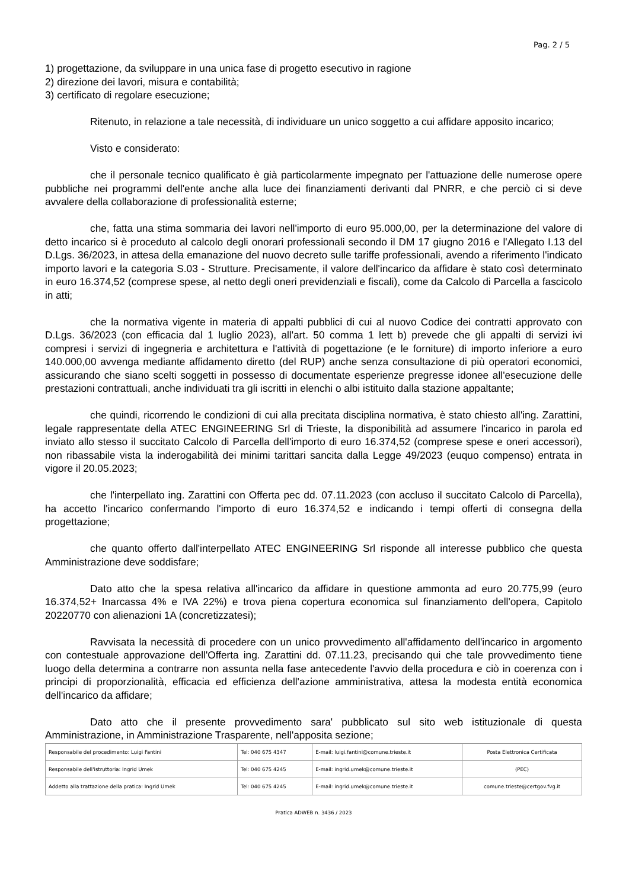Pag. 2 / 5
1) progettazione, da sviluppare in una unica fase di progetto esecutivo in ragione
2) direzione dei lavori, misura e contabilità;
3) certificato di regolare esecuzione;
Ritenuto, in relazione a tale necessità, di individuare un unico soggetto a cui affidare apposito incarico;
Visto e considerato:
che il personale tecnico qualificato è già particolarmente impegnato per l'attuazione delle numerose opere pubbliche nei programmi dell'ente anche alla luce dei finanziamenti derivanti dal PNRR, e che perciò ci si deve avvalere della collaborazione di professionalità esterne;
che, fatta una stima sommaria dei lavori nell'importo di euro 95.000,00, per la determinazione del valore di detto incarico si è proceduto al calcolo degli onorari professionali secondo il DM 17 giugno 2016 e l'Allegato I.13 del D.Lgs. 36/2023, in attesa della emanazione del nuovo decreto sulle tariffe professionali, avendo a riferimento l'indicato importo lavori e la categoria S.03 - Strutture. Precisamente, il valore dell'incarico da affidare è stato così determinato in euro 16.374,52 (comprese spese, al netto degli oneri previdenziali e fiscali), come da Calcolo di Parcella a fascicolo in atti;
che la normativa vigente in materia di appalti pubblici di cui al nuovo Codice dei contratti approvato con D.Lgs. 36/2023 (con efficacia dal 1 luglio 2023), all'art. 50 comma 1 lett b) prevede che gli appalti di servizi ivi compresi i servizi di ingegneria e architettura e l'attività di pogettazione (e le forniture) di importo inferiore a euro 140.000,00 avvenga mediante affidamento diretto (del RUP) anche senza consultazione di più operatori economici, assicurando che siano scelti soggetti in possesso di documentate esperienze pregresse idonee all'esecuzione delle prestazioni contrattuali, anche individuati tra gli iscritti in elenchi o albi istituito dalla stazione appaltante;
che quindi, ricorrendo le condizioni di cui alla precitata disciplina normativa, è stato chiesto all'ing. Zarattini, legale rappresentate della ATEC ENGINEERING Srl di Trieste, la disponibilità ad assumere l'incarico in parola ed inviato allo stesso il succitato Calcolo di Parcella dell'importo di euro 16.374,52 (comprese spese e oneri accessori), non ribassabile vista la inderogabilità dei minimi tarittari sancita dalla Legge 49/2023 (euquo compenso) entrata in vigore il 20.05.2023;
che l'interpellato ing. Zarattini con Offerta pec dd. 07.11.2023 (con accluso il succitato Calcolo di Parcella), ha accetto l'incarico confermando l'importo di euro 16.374,52 e indicando i tempi offerti di consegna della progettazione;
che quanto offerto dall'interpellato ATEC ENGINEERING Srl risponde all interesse pubblico che questa Amministrazione deve soddisfare;
Dato atto che la spesa relativa all'incarico da affidare in questione ammonta ad euro 20.775,99 (euro 16.374,52+ Inarcassa 4% e IVA 22%) e trova piena copertura economica sul finanziamento dell'opera, Capitolo 20220770 con alienazioni 1A (concretizzatesi);
Ravvisata la necessità di procedere con un unico provvedimento all'affidamento dell'incarico in argomento con contestuale approvazione dell'Offerta ing. Zarattini dd. 07.11.23, precisando qui che tale provvedimento tiene luogo della determina a contrarre non assunta nella fase antecedente l'avvio della procedura e ciò in coerenza con i principi di proporzionalità, efficacia ed efficienza dell'azione amministrativa, attesa la modesta entità economica dell'incarico da affidare;
Dato atto che il presente provvedimento sara' pubblicato sul sito web istituzionale di questa Amministrazione, in Amministrazione Trasparente, nell'apposita sezione;
| Responsabile del procedimento: Luigi Fantini | Tel: 040 675 4347 | E-mail: luigi.fantini@comune.trieste.it | Posta Elettronica Certificata |
| Responsabile dell'istruttoria: Ingrid Umek | Tel: 040 675 4245 | E-mail: ingrid.umek@comune.trieste.it | (PEC) |
| Addetto alla trattazione della pratica: Ingrid Umek | Tel: 040 675 4245 | E-mail: ingrid.umek@comune.trieste.it | comune.trieste@certgov.fvg.it |
Pratica ADWEB n. 3436 / 2023